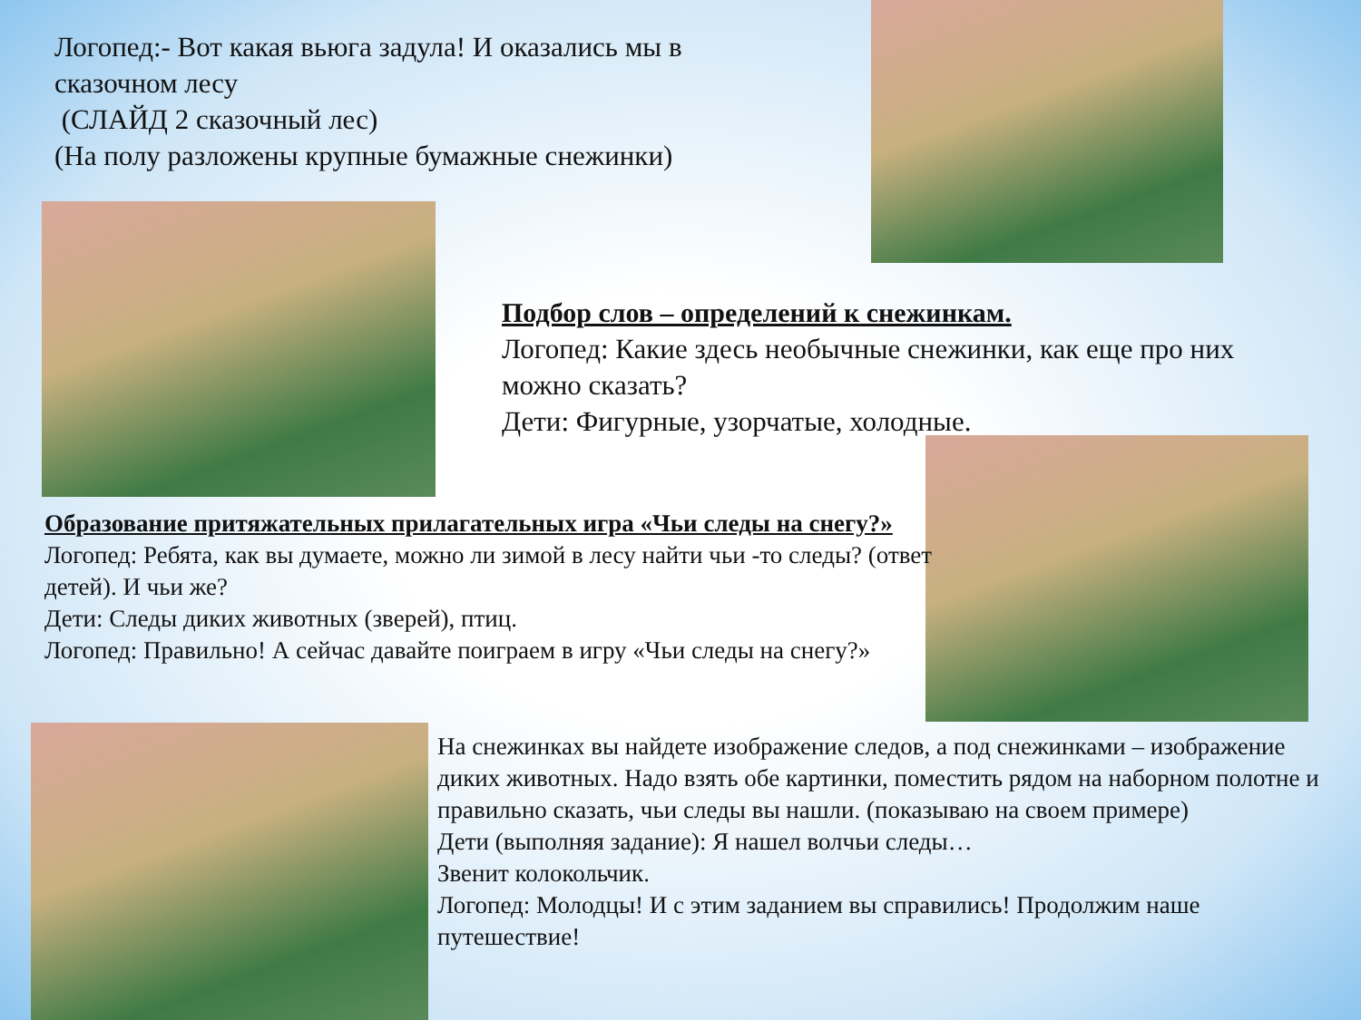Логопед:- Вот какая вьюга задула! И оказались мы в сказочном лесу
(СЛАЙД 2 сказочный лес)
(На полу разложены крупные бумажные снежинки)
Подбор слов – определений к снежинкам.
Логопед: Какие здесь необычные снежинки, как еще про них можно сказать?
Дети: Фигурные, узорчатые, холодные.
Образование притяжательных прилагательных игра «Чьи следы на снегу?»
Логопед: Ребята, как вы думаете, можно ли зимой в лесу найти чьи -то следы? (ответ детей). И чьи же?
Дети: Следы диких животных (зверей), птиц.
Логопед: Правильно! А сейчас давайте поиграем в игру «Чьи следы на снегу?»
На снежинках вы найдете изображение следов, а под снежинками – изображение диких животных. Надо взять обе картинки, поместить рядом на наборном полотне и правильно сказать, чьи следы вы нашли. (показываю на своем примере)
Дети (выполняя задание): Я нашел волчьи следы…
Звенит колокольчик.
Логопед: Молодцы! И с этим заданием вы справились! Продолжим наше путешествие!